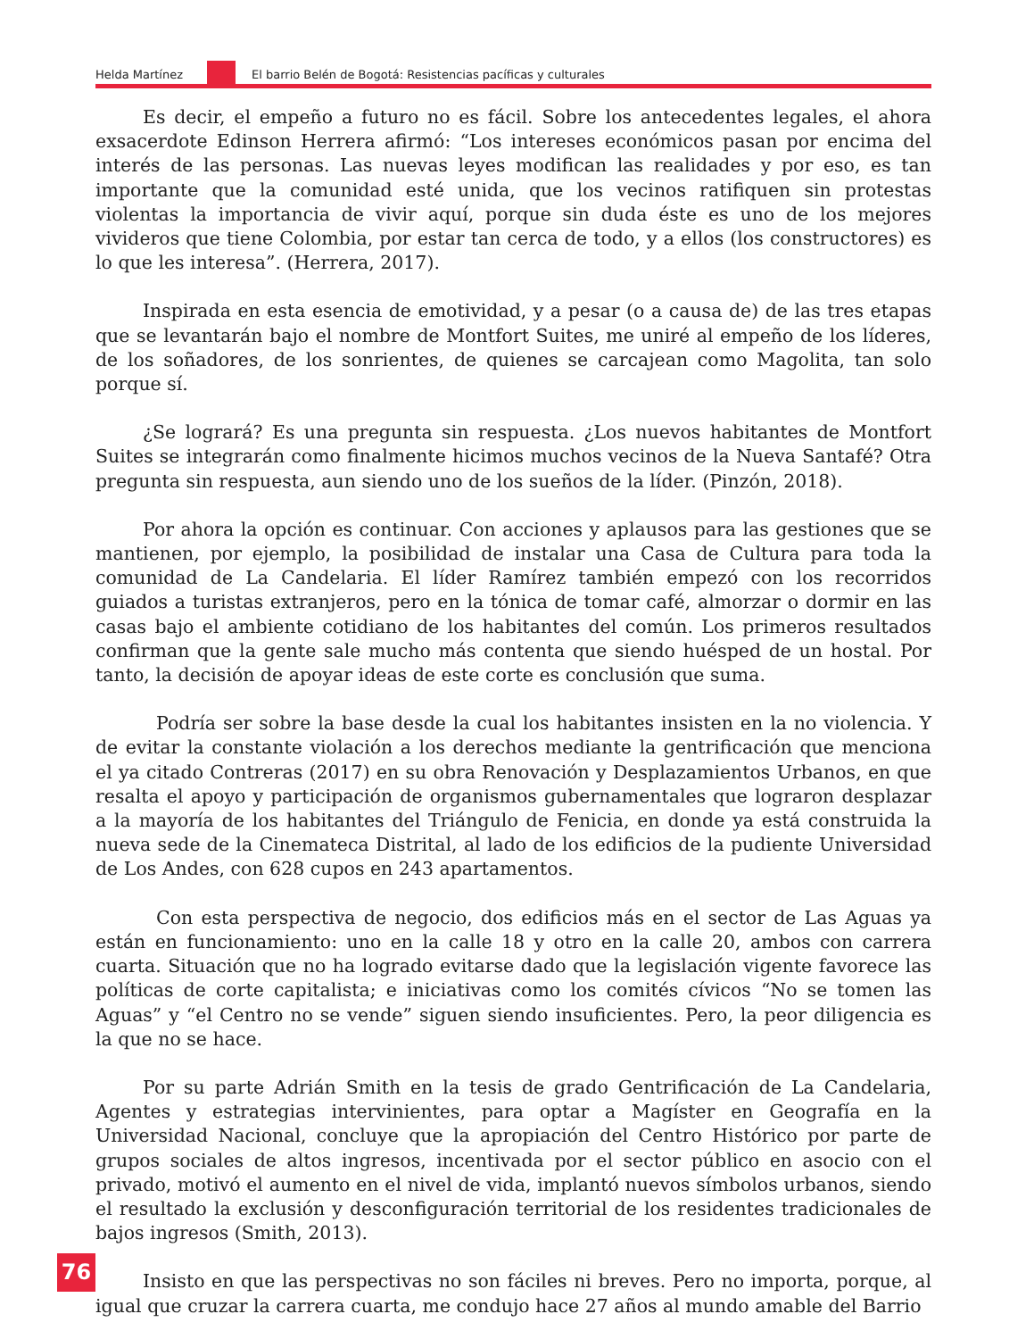Helda Martínez El barrio Belén de Bogotá: Resistencias pacíficas y culturales
Es decir, el empeño a futuro no es fácil. Sobre los antecedentes legales, el ahora exsacerdote Edinson Herrera afirmó: “Los intereses económicos pasan por encima del interés de las personas. Las nuevas leyes modifican las realidades y por eso, es tan importante que la comunidad esté unida, que los vecinos ratifiquen sin protestas violentas la importancia de vivir aquí, porque sin duda éste es uno de los mejores vivideros que tiene Colombia, por estar tan cerca de todo, y a ellos (los constructores) es lo que les interesa”. (Herrera, 2017).
Inspirada en esta esencia de emotividad, y a pesar (o a causa de) de las tres etapas que se levantarán bajo el nombre de Montfort Suites, me uniré al empeño de los líderes, de los soñadores, de los sonrientes, de quienes se carcajean como Magolita, tan solo porque sí.
¿Se logrará? Es una pregunta sin respuesta. ¿Los nuevos habitantes de Montfort Suites se integrarán como finalmente hicimos muchos vecinos de la Nueva Santafé? Otra pregunta sin respuesta, aun siendo uno de los sueños de la líder. (Pinzón, 2018).
Por ahora la opción es continuar. Con acciones y aplausos para las gestiones que se mantienen, por ejemplo, la posibilidad de instalar una Casa de Cultura para toda la comunidad de La Candelaria. El líder Ramírez también empezó con los recorridos guiados a turistas extranjeros, pero en la tónica de tomar café, almorzar o dormir en las casas bajo el ambiente cotidiano de los habitantes del común. Los primeros resultados confirman que la gente sale mucho más contenta que siendo huésped de un hostal. Por tanto, la decisión de apoyar ideas de este corte es conclusión que suma.
Podría ser sobre la base desde la cual los habitantes insisten en la no violencia. Y de evitar la constante violación a los derechos mediante la gentrificación que menciona el ya citado Contreras (2017) en su obra Renovación y Desplazamientos Urbanos, en que resalta el apoyo y participación de organismos gubernamentales que lograron desplazar a la mayoría de los habitantes del Triángulo de Fenicia, en donde ya está construida la nueva sede de la Cinemateca Distrital, al lado de los edificios de la pudiente Universidad de Los Andes, con 628 cupos en 243 apartamentos.
Con esta perspectiva de negocio, dos edificios más en el sector de Las Aguas ya están en funcionamiento: uno en la calle 18 y otro en la calle 20, ambos con carrera cuarta. Situación que no ha logrado evitarse dado que la legislación vigente favorece las políticas de corte capitalista; e iniciativas como los comités cívicos “No se tomen las Aguas” y “el Centro no se vende” siguen siendo insuficientes. Pero, la peor diligencia es la que no se hace.
Por su parte Adrián Smith en la tesis de grado Gentrificación de La Candelaria, Agentes y estrategias intervinientes, para optar a Magíster en Geografía en la Universidad Nacional, concluye que la apropiación del Centro Histórico por parte de grupos sociales de altos ingresos, incentivada por el sector público en asocio con el privado, motivó el aumento en el nivel de vida, implantó nuevos símbolos urbanos, siendo el resultado la exclusión y desconfiguración territorial de los residentes tradicionales de bajos ingresos (Smith, 2013).
Insisto en que las perspectivas no son fáciles ni breves. Pero no importa, porque, al igual que cruzar la carrera cuarta, me condujo hace 27 años al mundo amable del Barrio
76